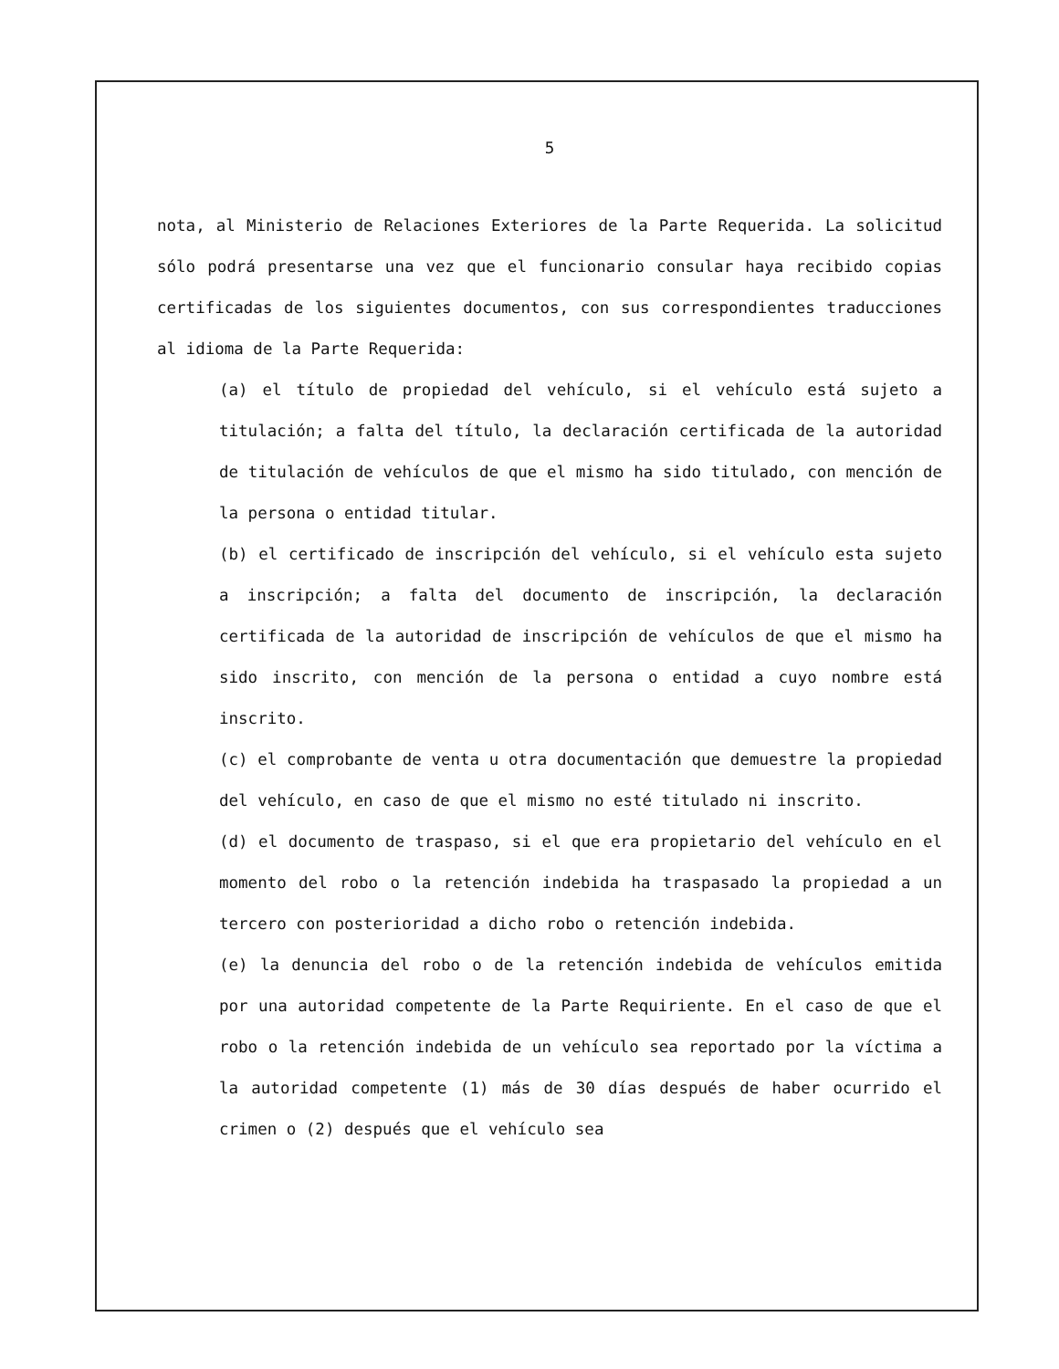5
nota, al Ministerio de Relaciones Exteriores de la Parte Requerida. La solicitud sólo podrá presentarse una vez que el funcionario consular haya recibido copias certificadas de los siguientes documentos, con sus correspondientes traducciones al idioma de la Parte Requerida:
(a) el título de propiedad del vehículo, si el vehículo está sujeto a titulación; a falta del título, la declaración certificada de la autoridad de titulación de vehículos de que el mismo ha sido titulado, con mención de la persona o entidad titular.
(b) el certificado de inscripción del vehículo, si el vehículo esta sujeto a inscripción; a falta del documento de inscripción, la declaración certificada de la autoridad de inscripción de vehículos de que el mismo ha sido inscrito, con mención de la persona o entidad a cuyo nombre está inscrito.
(c) el comprobante de venta u otra documentación que demuestre la propiedad del vehículo, en caso de que el mismo no esté titulado ni inscrito.
(d) el documento de traspaso, si el que era propietario del vehículo en el momento del robo o la retención indebida ha traspasado la propiedad a un tercero con posterioridad a dicho robo o retención indebida.
(e) la denuncia del robo o de la retención indebida de vehículos emitida por una autoridad competente de la Parte Requiriente. En el caso de que el robo o la retención indebida de un vehículo sea reportado por la víctima a la autoridad competente (1) más de 30 días después de haber ocurrido el crimen o (2) después que el vehículo sea